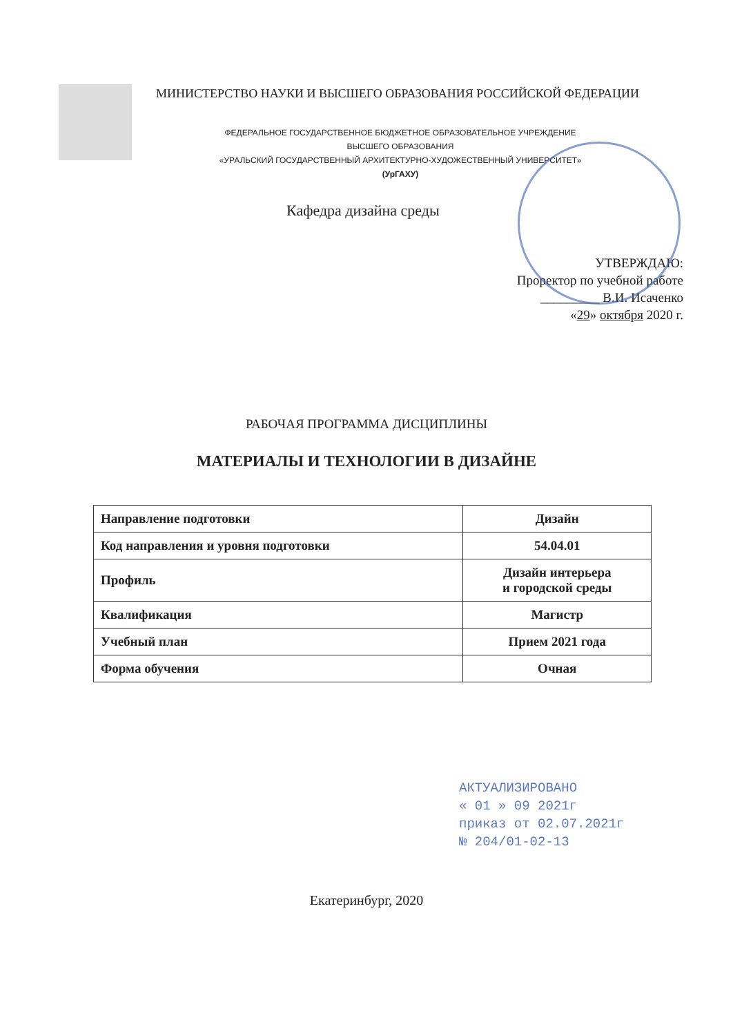МИНИСТЕРСТВО НАУКИ И ВЫСШЕГО ОБРАЗОВАНИЯ РОССИЙСКОЙ ФЕДЕРАЦИИ
ФЕДЕРАЛЬНОЕ ГОСУДАРСТВЕННОЕ БЮДЖЕТНОЕ ОБРАЗОВАТЕЛЬНОЕ УЧРЕЖДЕНИЕ
ВЫСШЕГО ОБРАЗОВАНИЯ
«УРАЛЬСКИЙ ГОСУДАРСТВЕННЫЙ АРХИТЕКТУРНО-ХУДОЖЕСТВЕННЫЙ УНИВЕРСИТЕТ»
(УрГАХУ)
Кафедра дизайна среды
УТВЕРЖДАЮ:
Проректор по учебной работе
_________ В.И. Исаченко
«29» октября 2020 г.
РАБОЧАЯ ПРОГРАММА ДИСЦИПЛИНЫ
МАТЕРИАЛЫ И ТЕХНОЛОГИИ В ДИЗАЙНЕ
| Направление подготовки | Дизайн |
| Код направления и уровня подготовки | 54.04.01 |
| Профиль | Дизайн интерьера и городской среды |
| Квалификация | Магистр |
| Учебный план | Прием 2021 года |
| Форма обучения | Очная |
АКТУАЛИЗИРОВАНО
« 01 » 09 2021г
приказ от 02.07.2021г
№ 204/01-02-13
Екатеринбург, 2020